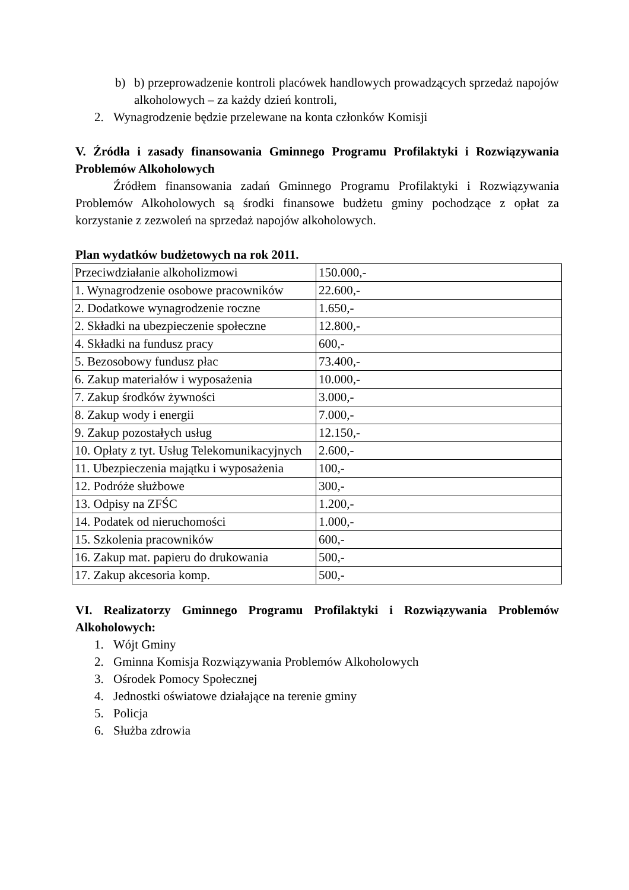b) b) przeprowadzenie kontroli placówek handlowych prowadzących sprzedaż napojów alkoholowych – za każdy dzień kontroli,
2. Wynagrodzenie będzie przelewane na konta członków Komisji
V. Źródła i zasady finansowania Gminnego Programu Profilaktyki i Rozwiązywania Problemów Alkoholowych
Źródłem finansowania zadań Gminnego Programu Profilaktyki i Rozwiązywania Problemów Alkoholowych są środki finansowe budżetu gminy pochodzące z opłat za korzystanie z zezwoleń na sprzedaż napojów alkoholowych.
Plan wydatków budżetowych na rok 2011.
| Przeciwdziałanie alkoholizmowi | 150.000,- |
| 1. Wynagrodzenie osobowe pracowników | 22.600,- |
| 2. Dodatkowe wynagrodzenie roczne | 1.650,- |
| 2. Składki na ubezpieczenie społeczne | 12.800,- |
| 4. Składki na fundusz pracy | 600,- |
| 5. Bezosobowy fundusz płac | 73.400,- |
| 6. Zakup materiałów i wyposażenia | 10.000,- |
| 7. Zakup środków żywności | 3.000,- |
| 8. Zakup wody i energii | 7.000,- |
| 9. Zakup pozostałych usług | 12.150,- |
| 10. Opłaty z tyt. Usług Telekomunikacyjnych | 2.600,- |
| 11. Ubezpieczenia majątku i wyposażenia | 100,- |
| 12. Podróże służbowe | 300,- |
| 13. Odpisy na ZFŚC | 1.200,- |
| 14. Podatek od nieruchomości | 1.000,- |
| 15. Szkolenia pracowników | 600,- |
| 16. Zakup mat. papieru do drukowania | 500,- |
| 17. Zakup akcesoria komp. | 500,- |
VI. Realizatorzy Gminnego Programu Profilaktyki i Rozwiązywania Problemów Alkoholowych:
1. Wójt Gminy
2. Gminna Komisja Rozwiązywania Problemów Alkoholowych
3. Ośrodek Pomocy Społecznej
4. Jednostki oświatowe działające na terenie gminy
5. Policja
6. Służba zdrowia